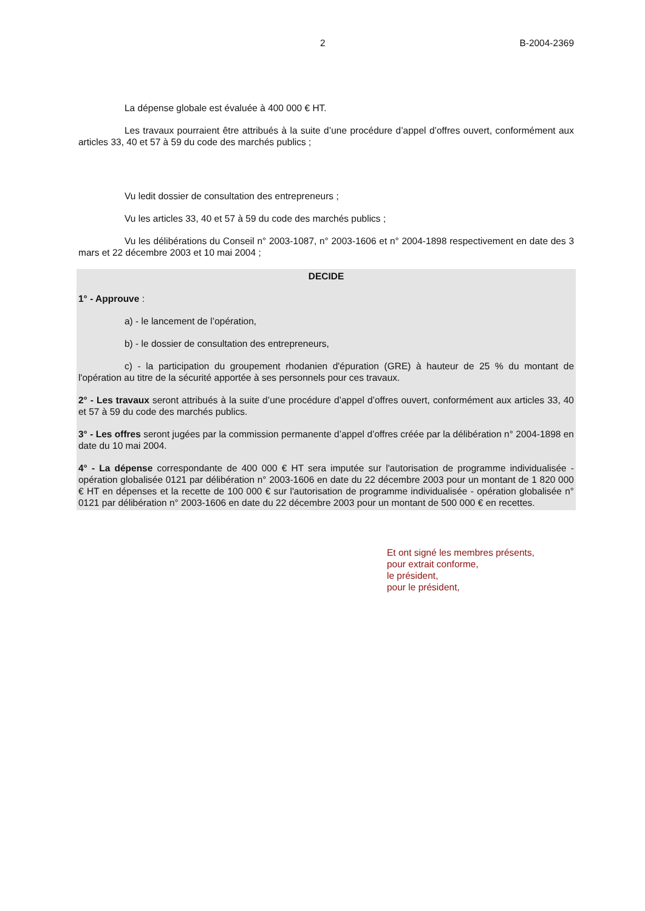2 B-2004-2369
La dépense globale est évaluée à 400 000 € HT.
Les travaux pourraient être attribués à la suite d’une procédure d’appel d’offres ouvert, conformément aux articles 33, 40 et 57 à 59 du code des marchés publics ;
Vu ledit dossier de consultation des entrepreneurs ;
Vu les articles 33, 40 et 57 à 59 du code des marchés publics ;
Vu les délibérations du Conseil n° 2003-1087, n° 2003-1606 et n° 2004-1898 respectivement en date des 3 mars et 22 décembre 2003 et 10 mai 2004 ;
DECIDE
1° - Approuve :
a) - le lancement de l’opération,
b) - le dossier de consultation des entrepreneurs,
c) - la participation du groupement rhodanien d'épuration (GRE) à hauteur de 25 % du montant de l'opération au titre de la sécurité apportée à ses personnels pour ces travaux.
2° - Les travaux seront attribués à la suite d’une procédure d’appel d’offres ouvert, conformément aux articles 33, 40 et 57 à 59 du code des marchés publics.
3° - Les offres seront jugées par la commission permanente d’appel d’offres créée par la délibération n° 2004-1898 en date du 10 mai 2004.
4° - La dépense correspondante de 400 000 € HT sera imputée sur l'autorisation de programme individualisée - opération globalisée 0121 par délibération n° 2003-1606 en date du 22 décembre 2003 pour un montant de 1 820 000 € HT en dépenses et la recette de 100 000 € sur l'autorisation de programme individualisée - opération globalisée n° 0121 par délibération n° 2003-1606 en date du 22 décembre 2003 pour un montant de 500 000 € en recettes.
Et ont signé les membres présents,
pour extrait conforme,
le président,
pour le président,